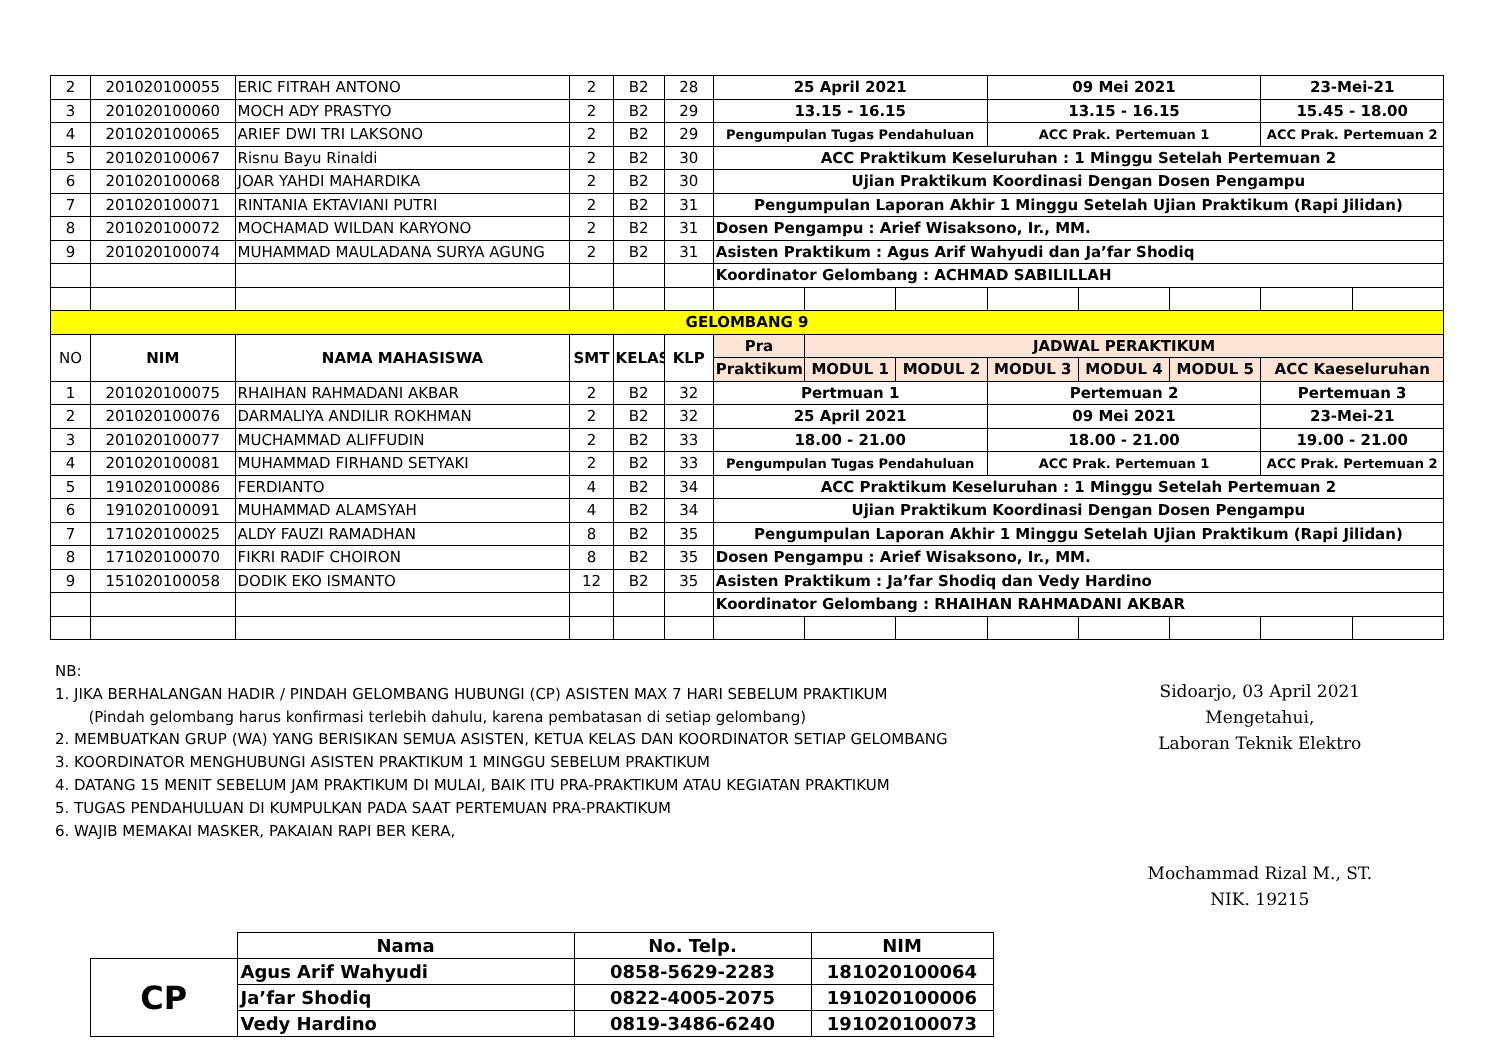| 2 | 201020100055 | ERIC FITRAH ANTONO | 2 | B2 | 28 | 25 April 2021 | | | 09 Mei 2021 | | | 23-Mei-21 | |
| 3 | 201020100060 | MOCH ADY PRASTYO | 2 | B2 | 29 | 13.15 - 16.15 | | | 13.15 - 16.15 | | | 15.45 - 18.00 | |
| 4 | 201020100065 | ARIEF DWI TRI LAKSONO | 2 | B2 | 29 | Pengumpulan Tugas Pendahuluan | | | ACC Prak. Pertemuan 1 | | | ACC Prak. Pertemuan 2 | |
| 5 | 201020100067 | Risnu Bayu Rinaldi | 2 | B2 | 30 | ACC Praktikum Keseluruhan : 1 Minggu Setelah Pertemuan 2 | | | | | | | |
| 6 | 201020100068 | JOAR YAHDI MAHARDIKA | 2 | B2 | 30 | Ujian Praktikum Koordinasi Dengan Dosen Pengampu | | | | | | | |
| 7 | 201020100071 | RINTANIA EKTAVIANI PUTRI | 2 | B2 | 31 | Pengumpulan Laporan Akhir 1 Minggu Setelah Ujian Praktikum (Rapi Jilidan) | | | | | | | |
| 8 | 201020100072 | MOCHAMAD WILDAN KARYONO | 2 | B2 | 31 | Dosen Pengampu : Arief Wisaksono, Ir., MM. | | | | | | | |
| 9 | 201020100074 | MUHAMMAD MAULADANA SURYA AGUNG | 2 | B2 | 31 | Asisten Praktikum : Agus Arif Wahyudi dan Ja’far Shodiq | | | | | | | |
| | | | | | | Koordinator Gelombang : ACHMAD SABILILLAH | | | | | | | |
| GELOMBANG 9 | | | | | | | | | | | | | |
| NO | NIM | NAMA MAHASISWA | SMT | KELAS | KLP | Pra | JADWAL PERAKTIKUM | | | | | | |
| | | | | | | Praktikum | MODUL 1 | MODUL 2 | MODUL 3 | MODUL 4 | MODUL 5 | ACC Kaeseluruhan | |
| 1 | 201020100075 | RHAIHAN RAHMADANI AKBAR | 2 | B2 | 32 | Pertmuan 1 | | | Pertemuan 2 | | | Pertemuan 3 | |
| 2 | 201020100076 | DARMALIYA ANDILIR ROKHMAN | 2 | B2 | 32 | 25 April 2021 | | | 09 Mei 2021 | | | 23-Mei-21 | |
| 3 | 201020100077 | MUCHAMMAD ALIFFUDIN | 2 | B2 | 33 | 18.00 - 21.00 | | | 18.00 - 21.00 | | | 19.00 - 21.00 | |
| 4 | 201020100081 | MUHAMMAD FIRHAND SETYAKI | 2 | B2 | 33 | Pengumpulan Tugas Pendahuluan | | | ACC Prak. Pertemuan 1 | | | ACC Prak. Pertemuan 2 | |
| 5 | 191020100086 | FERDIANTO | 4 | B2 | 34 | ACC Praktikum Keseluruhan : 1 Minggu Setelah Pertemuan 2 | | | | | | | |
| 6 | 191020100091 | MUHAMMAD ALAMSYAH | 4 | B2 | 34 | Ujian Praktikum Koordinasi Dengan Dosen Pengampu | | | | | | | |
| 7 | 171020100025 | ALDY FAUZI RAMADHAN | 8 | B2 | 35 | Pengumpulan Laporan Akhir 1 Minggu Setelah Ujian Praktikum (Rapi Jilidan) | | | | | | | |
| 8 | 171020100070 | FIKRI RADIF CHOIRON | 8 | B2 | 35 | Dosen Pengampu : Arief Wisaksono, Ir., MM. | | | | | | | |
| 9 | 151020100058 | DODIK EKO ISMANTO | 12 | B2 | 35 | Asisten Praktikum : Ja’far Shodiq dan Vedy Hardino | | | | | | | |
| | | | | | | Koordinator Gelombang : RHAIHAN RAHMADANI AKBAR | | | | | | | |
NB:
1. JIKA BERHALANGAN HADIR / PINDAH GELOMBANG HUBUNGI (CP) ASISTEN MAX 7 HARI SEBELUM PRAKTIKUM
(Pindah gelombang harus konfirmasi terlebih dahulu, karena pembatasan di setiap gelombang)
2. MEMBUATKAN GRUP (WA) YANG BERISIKAN SEMUA ASISTEN, KETUA KELAS DAN KOORDINATOR SETIAP GELOMBANG
3. KOORDINATOR MENGHUBUNGI ASISTEN PRAKTIKUM 1 MINGGU SEBELUM PRAKTIKUM
4. DATANG 15 MENIT SEBELUM JAM PRAKTIKUM DI MULAI, BAIK ITU PRA-PRAKTIKUM ATAU KEGIATAN PRAKTIKUM
5. TUGAS PENDAHULUAN DI KUMPULKAN PADA SAAT PERTEMUAN PRA-PRAKTIKUM
6. WAJIB MEMAKAI MASKER, PAKAIAN RAPI BER KERA,
Sidoarjo, 03 April 2021
Mengetahui,
Laboran Teknik Elektro
Mochammad Rizal M., ST.
NIK. 19215
| | Nama | No. Telp. | NIM |
| --- | --- | --- | --- |
| CP | Agus Arif Wahyudi | 0858-5629-2283 | 181020100064 |
| | Ja’far Shodiq | 0822-4005-2075 | 191020100006 |
| | Vedy Hardino | 0819-3486-6240 | 191020100073 |